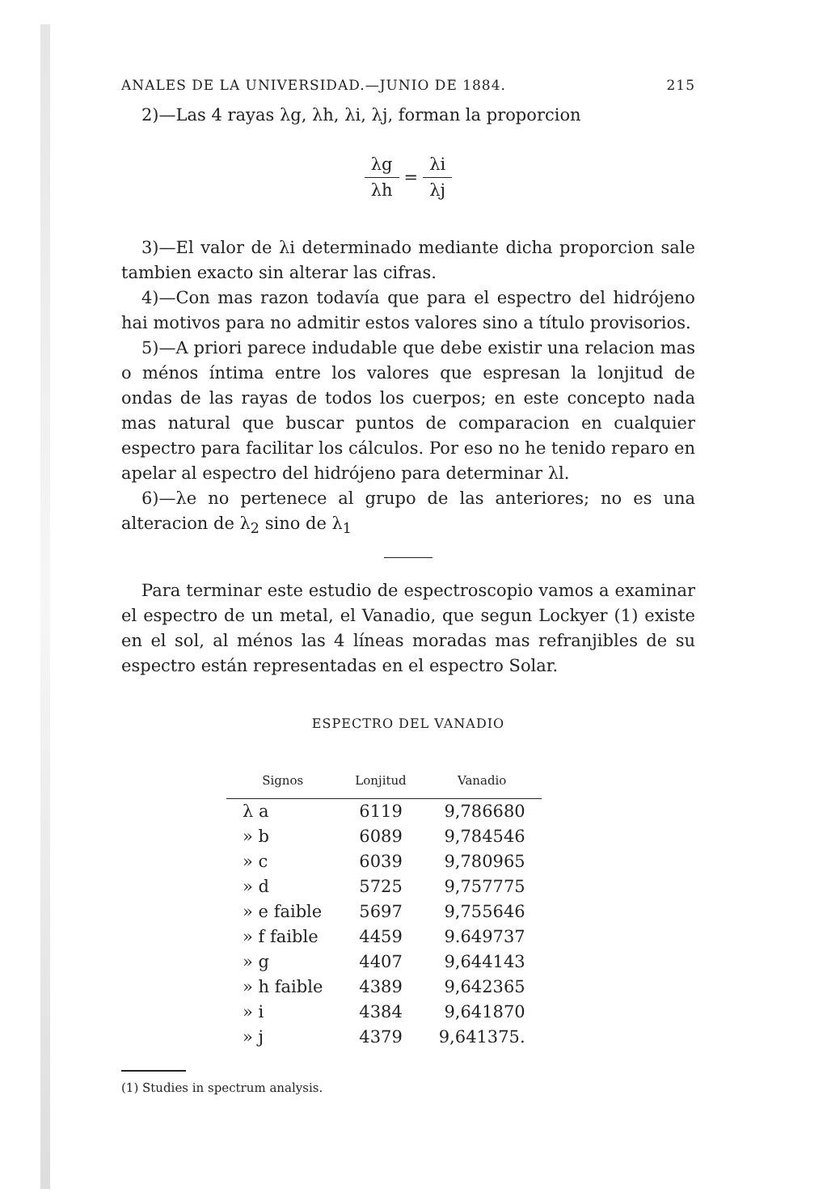ANALES DE LA UNIVERSIDAD.—JUNIO DE 1884. 215
2)—Las 4 rayas λg, λh, λi, λj, forman la proporcion
λg λh = λi λj
3)—El valor de λi determinado mediante dicha proporcion sale tambien exacto sin alterar las cifras.
4)—Con mas razon todavía que para el espectro del hidrójeno hai motivos para no admitir estos valores sino a título provisorios.
5)—A priori parece indudable que debe existir una relacion mas o ménos íntima entre los valores que espresan la lonjitud de ondas de las rayas de todos los cuerpos; en este concepto nada mas natural que buscar puntos de comparacion en cualquier espectro para facilitar los cálculos. Por eso no he tenido reparo en apelar al espectro del hidrójeno para determinar λl.
6)—λe no pertenece al grupo de las anteriores; no es una alteracion de λ<sub>2</sub> sino de λ<sub>1</sub>
Para terminar este estudio de espectroscopio vamos a examinar el espectro de un metal, el Vanadio, que segun Lockyer (1) existe en el sol, al ménos las 4 líneas moradas mas refranjibles de su espectro están representadas en el espectro Solar.
ESPECTRO DEL VANADIO
| Signos | Lonjitud | Vanadio |
| --- | --- | --- |
| λ a | 6119 | 9,786680 |
| » b | 6089 | 9,784546 |
| » c | 6039 | 9,780965 |
| » d | 5725 | 9,757775 |
| » e faible | 5697 | 9,755646 |
| » f faible | 4459 | 9.649737 |
| » g | 4407 | 9,644143 |
| » h faible | 4389 | 9,642365 |
| » i | 4384 | 9,641870 |
| » j | 4379 | 9,641375. |
(1) Studies in spectrum analysis.